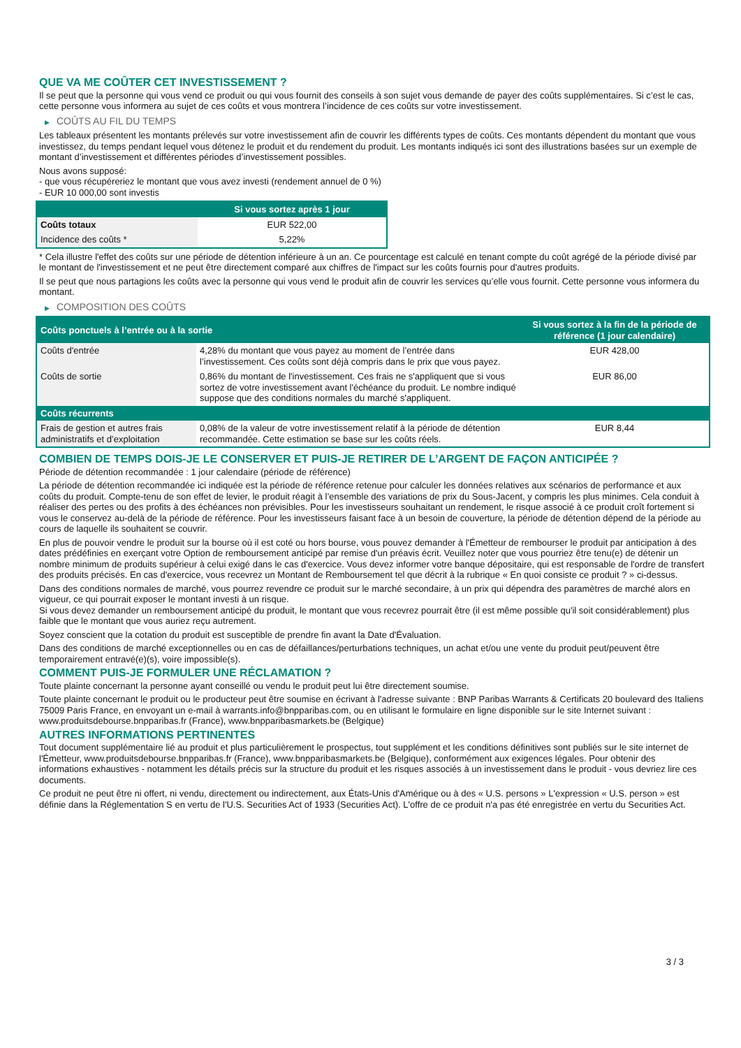QUE VA ME COÛTER CET INVESTISSEMENT ?
Il se peut que la personne qui vous vend ce produit ou qui vous fournit des conseils à son sujet vous demande de payer des coûts supplémentaires. Si c’est le cas, cette personne vous informera au sujet de ces coûts et vous montrera l’incidence de ces coûts sur votre investissement.
▶ COÛTS AU FIL DU TEMPS
Les tableaux présentent les montants prélevés sur votre investissement afin de couvrir les différents types de coûts. Ces montants dépendent du montant que vous investissez, du temps pendant lequel vous détenez le produit et du rendement du produit. Les montants indiqués ici sont des illustrations basées sur un exemple de montant d’investissement et différentes périodes d’investissement possibles.
Nous avons supposé:
- que vous récupéreriez le montant que vous avez investi (rendement annuel de 0 %)
- EUR 10 000,00 sont investis
| | Si vous sortez après 1 jour |
| --- | --- |
| Coûts totaux | EUR 522,00 |
| Incidence des coûts * | 5,22% |
* Cela illustre l'effet des coûts sur une période de détention inférieure à un an. Ce pourcentage est calculé en tenant compte du coût agrégé de la période divisé par le montant de l'investissement et ne peut être directement comparé aux chiffres de l'impact sur les coûts fournis pour d'autres produits.
Il se peut que nous partagions les coûts avec la personne qui vous vend le produit afin de couvrir les services qu’elle vous fournit. Cette personne vous informera du montant.
▶ COMPOSITION DES COÛTS
| Coûts ponctuels à l’entrée ou à la sortie | | Si vous sortez à la fin de la période de référence (1 jour calendaire) |
| --- | --- | --- |
| Coûts d'entrée | 4,28% du montant que vous payez au moment de l’entrée dans l’investissement. Ces coûts sont déjà compris dans le prix que vous payez. | EUR 428,00 |
| Coûts de sortie | 0,86% du montant de l'investissement. Ces frais ne s'appliquent que si vous sortez de votre investissement avant l'échéance du produit. Le nombre indiqué suppose que des conditions normales du marché s'appliquent. | EUR 86,00 |
| Coûts récurrents | | |
| Frais de gestion et autres frais administratifs et d’exploitation | 0,08% de la valeur de votre investissement relatif à la période de détention recommandée. Cette estimation se base sur les coûts réels. | EUR 8,44 |
COMBIEN DE TEMPS DOIS-JE LE CONSERVER ET PUIS-JE RETIRER DE L’ARGENT DE FAÇON ANTICIPÉE ?
Période de détention recommandée : 1 jour calendaire (période de référence)
La période de détention recommandée ici indiquée est la période de référence retenue pour calculer les données relatives aux scénarios de performance et aux coûts du produit. Compte-tenu de son effet de levier, le produit réagit à l’ensemble des variations de prix du Sous-Jacent, y compris les plus minimes. Cela conduit à réaliser des pertes ou des profits à des échéances non prévisibles. Pour les investisseurs souhaitant un rendement, le risque associé à ce produit croît fortement si vous le conservez au-delà de la période de référence. Pour les investisseurs faisant face à un besoin de couverture, la période de détention dépend de la période au cours de laquelle ils souhaitent se couvrir.
En plus de pouvoir vendre le produit sur la bourse où il est coté ou hors bourse, vous pouvez demander à l'Émetteur de rembourser le produit par anticipation à des dates prédéfinies en exerçant votre Option de remboursement anticipé par remise d'un préavis écrit. Veuillez noter que vous pourriez être tenu(e) de détenir un nombre minimum de produits supérieur à celui exigé dans le cas d'exercice. Vous devez informer votre banque dépositaire, qui est responsable de l'ordre de transfert des produits précisés. En cas d'exercice, vous recevrez un Montant de Remboursement tel que décrit à la rubrique « En quoi consiste ce produit ? » ci-dessus.
Dans des conditions normales de marché, vous pourrez revendre ce produit sur le marché secondaire, à un prix qui dépendra des paramètres de marché alors en vigueur, ce qui pourrait exposer le montant investi à un risque.
Si vous devez demander un remboursement anticipé du produit, le montant que vous recevrez pourrait être (il est même possible qu'il soit considérablement) plus faible que le montant que vous auriez reçu autrement.
Soyez conscient que la cotation du produit est susceptible de prendre fin avant la Date d'Évaluation.
Dans des conditions de marché exceptionnelles ou en cas de défaillances/perturbations techniques, un achat et/ou une vente du produit peut/peuvent être temporairement entravé(e)(s), voire impossible(s).
COMMENT PUIS-JE FORMULER UNE RÉCLAMATION ?
Toute plainte concernant la personne ayant conseillé ou vendu le produit peut lui être directement soumise.
Toute plainte concernant le produit ou le producteur peut être soumise en écrivant à l'adresse suivante : BNP Paribas Warrants & Certificats 20 boulevard des Italiens 75009 Paris France, en envoyant un e-mail à warrants.info@bnpparibas.com, ou en utilisant le formulaire en ligne disponible sur le site Internet suivant : www.produitsdebourse.bnpparibas.fr (France), www.bnpparibasmarkets.be (Belgique)
AUTRES INFORMATIONS PERTINENTES
Tout document supplémentaire lié au produit et plus particulièrement le prospectus, tout supplément et les conditions définitives sont publiés sur le site internet de l'Émetteur, www.produitsdebourse.bnpparibas.fr (France), www.bnpparibasmarkets.be (Belgique), conformément aux exigences légales. Pour obtenir des informations exhaustives - notamment les détails précis sur la structure du produit et les risques associés à un investissement dans le produit - vous devriez lire ces documents.
Ce produit ne peut être ni offert, ni vendu, directement ou indirectement, aux États-Unis d'Amérique ou à des « U.S. persons » L'expression « U.S. person » est définie dans la Réglementation S en vertu de l'U.S. Securities Act of 1933 (Securities Act). L'offre de ce produit n'a pas été enregistrée en vertu du Securities Act.
3 / 3